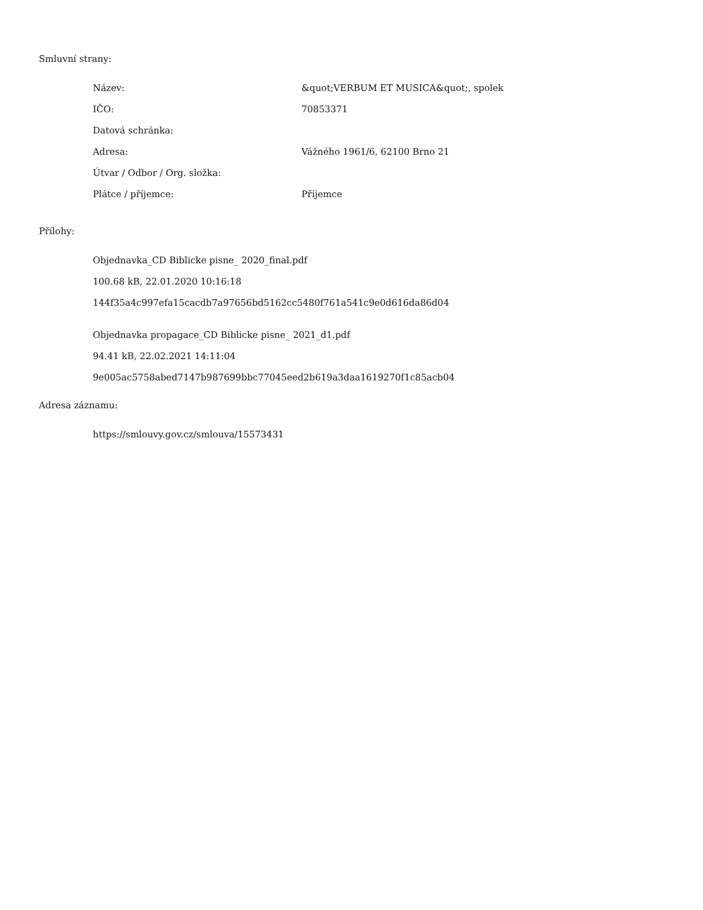Smluvní strany:
| Název: | &quot;VERBUM ET MUSICA&quot;, spolek |
| IČO: | 70853371 |
| Datová schránka: | |
| Adresa: | Vážného 1961/6, 62100 Brno 21 |
| Útvar / Odbor / Org. složka: | |
| Plátce / příjemce: | Příjemce |
Přílohy:
Objednavka_CD Biblicke pisne_ 2020_final.pdf
100.68 kB, 22.01.2020 10:16:18
144f35a4c997efa15cacdb7a97656bd5162cc5480f761a541c9e0d616da86d04
Objednavka propagace_CD Biblicke pisne_ 2021_d1.pdf
94.41 kB, 22.02.2021 14:11:04
9e005ac5758abed7147b987699bbc77045eed2b619a3daa1619270f1c85acb04
Adresa záznamu:
https://smlouvy.gov.cz/smlouva/15573431